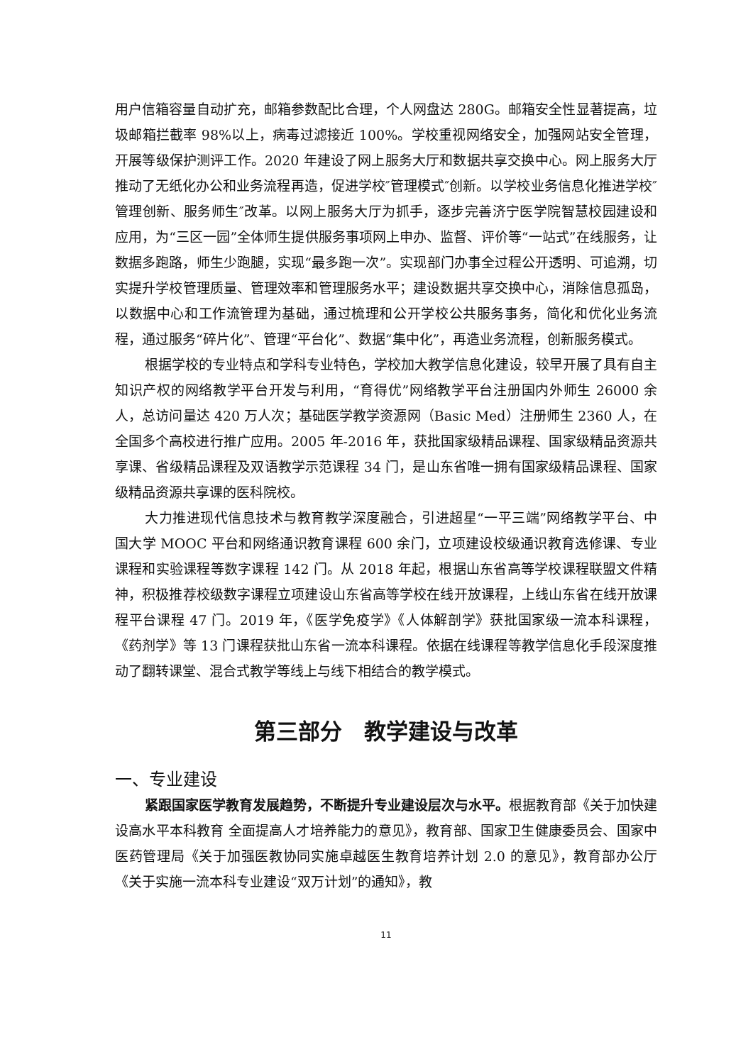用户信箱容量自动扩充，邮箱参数配比合理，个人网盘达 280G。邮箱安全性显著提高，垃圾邮箱拦截率 98%以上，病毒过滤接近 100%。学校重视网络安全，加强网站安全管理，开展等级保护测评工作。2020 年建设了网上服务大厅和数据共享交换中心。网上服务大厅推动了无纸化办公和业务流程再造，促进学校″管理模式″创新。以学校业务信息化推进学校″管理创新、服务师生″改革。以网上服务大厅为抓手，逐步完善济宁医学院智慧校园建设和应用，为“三区一园”全体师生提供服务事项网上申办、监督、评价等“一站式”在线服务，让数据多跑路，师生少跑腿，实现“最多跑一次”。实现部门办事全过程公开透明、可追溯，切实提升学校管理质量、管理效率和管理服务水平；建设数据共享交换中心，消除信息孤岛，以数据中心和工作流管理为基础，通过梳理和公开学校公共服务事务，简化和优化业务流程，通过服务“碎片化”、管理“平台化”、数据“集中化”，再造业务流程，创新服务模式。
根据学校的专业特点和学科专业特色，学校加大教学信息化建设，较早开展了具有自主知识产权的网络教学平台开发与利用，“育得优”网络教学平台注册国内外师生 26000 余人，总访问量达 420 万人次；基础医学教学资源网（Basic Med）注册师生 2360 人，在全国多个高校进行推广应用。2005 年-2016 年，获批国家级精品课程、国家级精品资源共享课、省级精品课程及双语教学示范课程 34 门，是山东省唯一拥有国家级精品课程、国家级精品资源共享课的医科院校。
大力推进现代信息技术与教育教学深度融合，引进超星“一平三端”网络教学平台、中国大学 MOOC 平台和网络通识教育课程 600 余门，立项建设校级通识教育选修课、专业课程和实验课程等数字课程 142 门。从 2018 年起，根据山东省高等学校课程联盟文件精神，积极推荐校级数字课程立项建设山东省高等学校在线开放课程，上线山东省在线开放课程平台课程 47 门。2019 年，《医学免疫学》《人体解剖学》获批国家级一流本科课程，《药剂学》等 13 门课程获批山东省一流本科课程。依据在线课程等教学信息化手段深度推动了翻转课堂、混合式教学等线上与线下相结合的教学模式。
第三部分　教学建设与改革
一、专业建设
紧跟国家医学教育发展趋势，不断提升专业建设层次与水平。根据教育部《关于加快建设高水平本科教育 全面提高人才培养能力的意见》，教育部、国家卫生健康委员会、国家中医药管理局《关于加强医教协同实施卓越医生教育培养计划 2.0 的意见》，教育部办公厅《关于实施一流本科专业建设“双万计划”的通知》，教
11